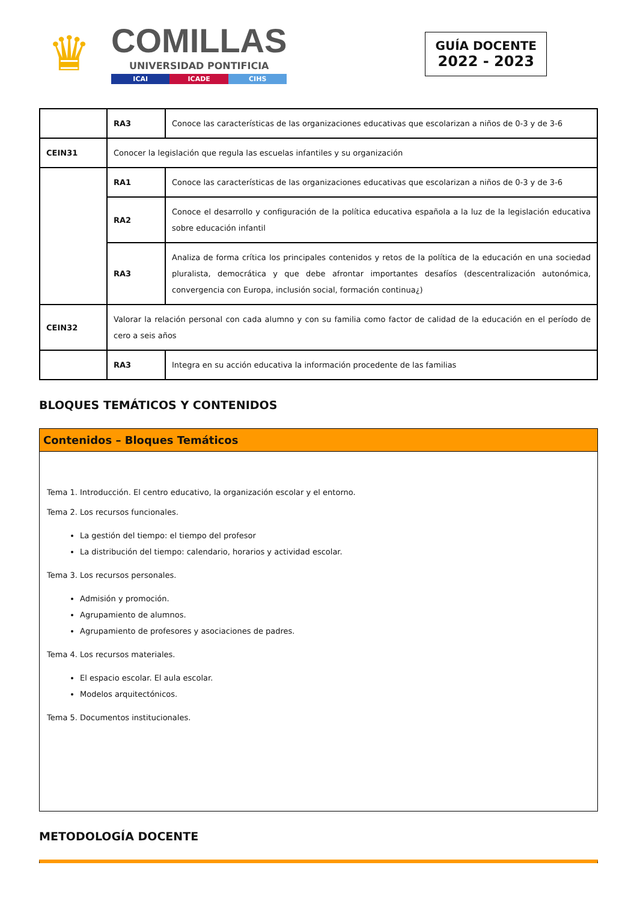♛
COMILLAS
UNIVERSIDAD PONTIFICIA
ICAI ICADE CIHS
GUÍA DOCENTE
2022 - 2023
| | RA3 | Conoce las características de las organizaciones educativas que escolarizan a niños de 0-3 y de 3-6 |
| CEIN31 | Conocer la legislación que regula las escuelas infantiles y su organización | |
| | RA1 | Conoce las características de las organizaciones educativas que escolarizan a niños de 0-3 y de 3-6 |
| | RA2 | Conoce el desarrollo y configuración de la política educativa española a la luz de la legislación educativa sobre educación infantil |
| | RA3 | Analiza de forma crítica los principales contenidos y retos de la política de la educación en una sociedad pluralista, democrática y que debe afrontar importantes desafíos (descentralización autonómica, convergencia con Europa, inclusión social, formación continua¿) |
| CEIN32 | Valorar la relación personal con cada alumno y con su familia como factor de calidad de la educación en el período de cero a seis años | |
| | RA3 | Integra en su acción educativa la información procedente de las familias |
BLOQUES TEMÁTICOS Y CONTENIDOS
Contenidos – Bloques Temáticos
Tema 1. Introducción. El centro educativo, la organización escolar y el entorno.
Tema 2. Los recursos funcionales.
La gestión del tiempo: el tiempo del profesor
La distribución del tiempo: calendario, horarios y actividad escolar.
Tema 3. Los recursos personales.
Admisión y promoción.
Agrupamiento de alumnos.
Agrupamiento de profesores y asociaciones de padres.
Tema 4. Los recursos materiales.
El espacio escolar. El aula escolar.
Modelos arquitectónicos.
Tema 5. Documentos institucionales.
METODOLOGÍA DOCENTE